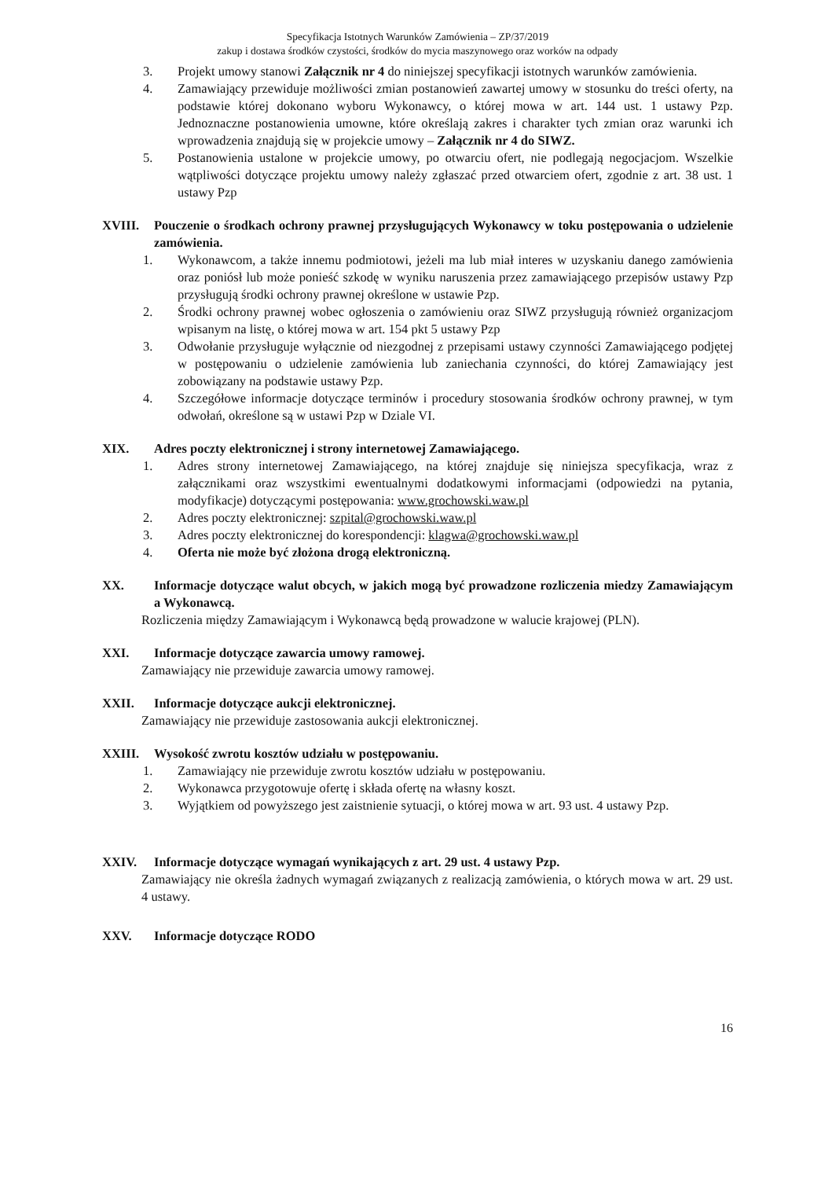Specyfikacja Istotnych Warunków Zamówienia – ZP/37/2019
zakup i dostawa środków czystości, środków do mycia maszynowego oraz worków na odpady
3. Projekt umowy stanowi Załącznik nr 4 do niniejszej specyfikacji istotnych warunków zamówienia.
4. Zamawiający przewiduje możliwości zmian postanowień zawartej umowy w stosunku do treści oferty, na podstawie której dokonano wyboru Wykonawcy, o której mowa w art. 144 ust. 1 ustawy Pzp. Jednoznaczne postanowienia umowne, które określają zakres i charakter tych zmian oraz warunki ich wprowadzenia znajdują się w projekcie umowy – Załącznik nr 4 do SIWZ.
5. Postanowienia ustalone w projekcie umowy, po otwarciu ofert, nie podlegają negocjacjom. Wszelkie wątpliwości dotyczące projektu umowy należy zgłaszać przed otwarciem ofert, zgodnie z art. 38 ust. 1 ustawy Pzp
XVIII. Pouczenie o środkach ochrony prawnej przysługujących Wykonawcy w toku postępowania o udzielenie zamówienia.
1. Wykonawcom, a także innemu podmiotowi, jeżeli ma lub miał interes w uzyskaniu danego zamówienia oraz poniósł lub może ponieść szkodę w wyniku naruszenia przez zamawiającego przepisów ustawy Pzp przysługują środki ochrony prawnej określone w ustawie Pzp.
2. Środki ochrony prawnej wobec ogłoszenia o zamówieniu oraz SIWZ przysługują również organizacjom wpisanym na listę, o której mowa w art. 154 pkt 5 ustawy Pzp
3. Odwołanie przysługuje wyłącznie od niezgodnej z przepisami ustawy czynności Zamawiającego podjętej w postępowaniu o udzielenie zamówienia lub zaniechania czynności, do której Zamawiający jest zobowiązany na podstawie ustawy Pzp.
4. Szczegółowe informacje dotyczące terminów i procedury stosowania środków ochrony prawnej, w tym odwołań, określone są w ustawi Pzp w Dziale VI.
XIX. Adres poczty elektronicznej i strony internetowej Zamawiającego.
1. Adres strony internetowej Zamawiającego, na której znajduje się niniejsza specyfikacja, wraz z załącznikami oraz wszystkimi ewentualnymi dodatkowymi informacjami (odpowiedzi na pytania, modyfikacje) dotyczącymi postępowania: www.grochowski.waw.pl
2. Adres poczty elektronicznej: szpital@grochowski.waw.pl
3. Adres poczty elektronicznej do korespondencji: klagwa@grochowski.waw.pl
4. Oferta nie może być złożona drogą elektroniczną.
XX. Informacje dotyczące walut obcych, w jakich mogą być prowadzone rozliczenia miedzy Zamawiającym a Wykonawcą.
Rozliczenia między Zamawiającym i Wykonawcą będą prowadzone w walucie krajowej (PLN).
XXI. Informacje dotyczące zawarcia umowy ramowej.
Zamawiający nie przewiduje zawarcia umowy ramowej.
XXII. Informacje dotyczące aukcji elektronicznej.
Zamawiający nie przewiduje zastosowania aukcji elektronicznej.
XXIII. Wysokość zwrotu kosztów udziału w postępowaniu.
1. Zamawiający nie przewiduje zwrotu kosztów udziału w postępowaniu.
2. Wykonawca przygotowuje ofertę i składa ofertę na własny koszt.
3. Wyjątkiem od powyższego jest zaistnienie sytuacji, o której mowa w art. 93 ust. 4 ustawy Pzp.
XXIV. Informacje dotyczące wymagań wynikających z art. 29 ust. 4 ustawy Pzp.
Zamawiający nie określa żadnych wymagań związanych z realizacją zamówienia, o których mowa w art. 29 ust. 4 ustawy.
XXV. Informacje dotyczące RODO
16